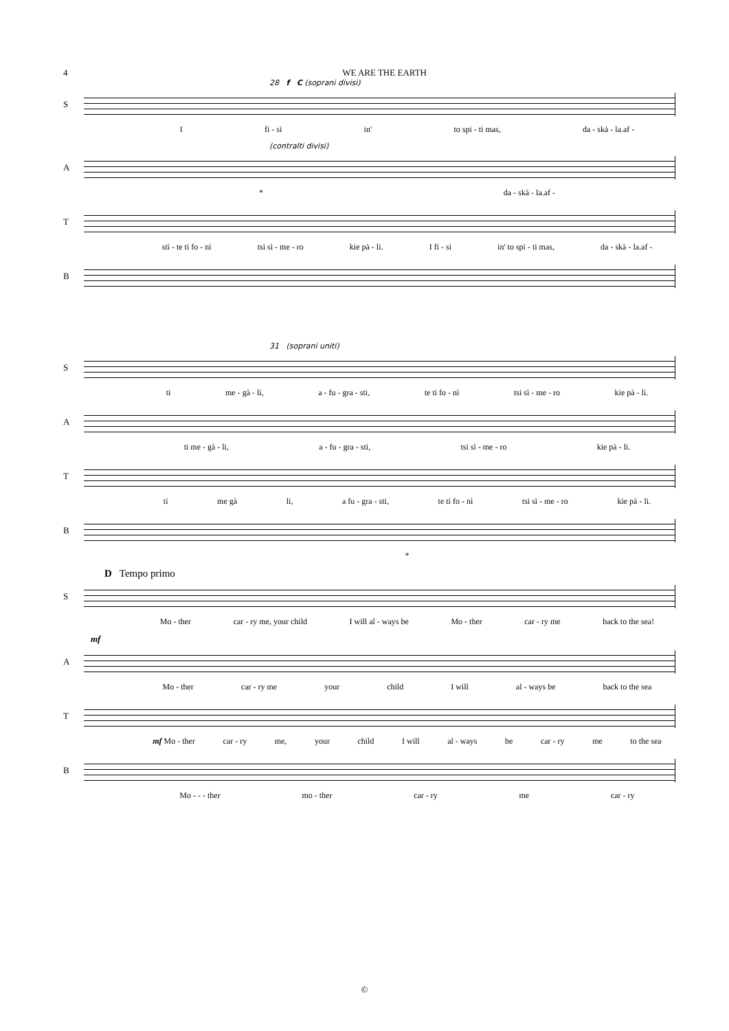4 WE ARE THE EARTH
28 f C (soprani divisi)
S
Ifi - si in' to spi - ti mas, da - skà - la.af -
(contralti divisi)
A
* da - skà - la.af -
T
stì - te ti fo - nì tsi sì - me - ro kie pà - li. I fi - si in' to spi - ti mas, da - skà - la.af -
B
31 (soprani uniti)
S
ti me - gà - li, a - fu - gra - sti, te ti fo - nì tsi sì - me - ro kie pà - li.
A
ti me - gà - li, a - fu - gra - sti, tsi sì - me - ro kie pà - li.
T
ti me gà li, a fu - gra - sti, te ti fo - nì tsi sì - me - ro kie pà - li.
B
*
D Tempo primo
S
Mo - ther car - ry me, your child I will al - ways be Mo - ther car - ry me back to the sea!
mf
A
Mo - ther car - ry me your child I will al - ways be back to the sea
T
mf Mo - ther car - ry me, your child I will al - ways be car - ry me to the sea
B
Mo - - - ther mo - ther car - ry me car - ry
©